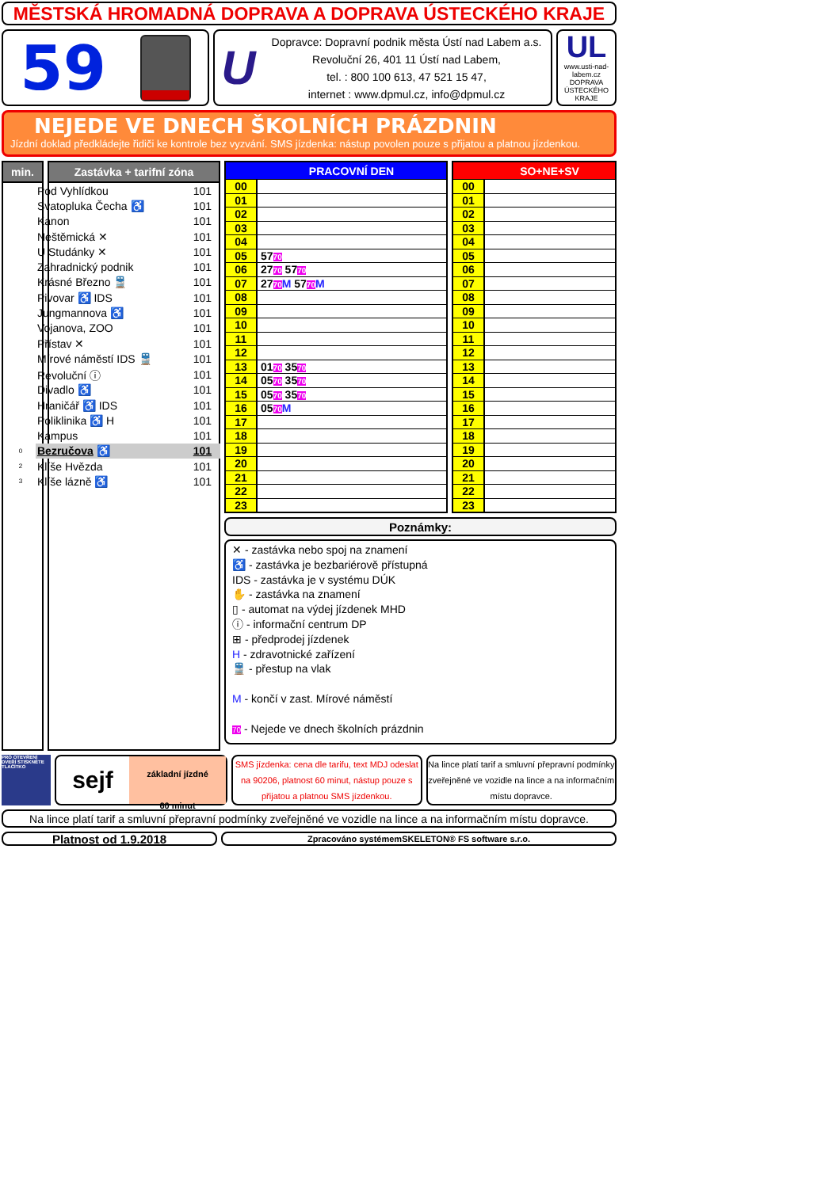MĚSTSKÁ HROMADNÁ DOPRAVA A DOPRAVA ÚSTECKÉHO KRAJE
59
U
Dopravce: Dopravní podnik města Ústí nad Labem a.s.
Revoluční 26, 401 11 Ústí nad Labem,
tel. : 800 100 613, 47 521 15 47,
internet : www.dpmul.cz, info@dpmul.cz
UL
www.usti-nad-labem.cz
DOPRAVA ÚSTECKÉHO KRAJE
NEJEDE VE DNECH ŠKOLNÍCH PRÁZDNIN
Jízdní doklad předkládejte řidiči ke kontrole bez vyzvání. SMS jízdenka: nástup povolen pouze s přijatou a platnou jízdenkou.
min. Zastávka + tarifní zóna
| | Pod Vyhlídkou | 101 |
| | Svatopluka Čecha ♿ | 101 |
| | Kanon | 101 |
| | Neštěmická ✕ | 101 |
| | U Studánky ✕ | 101 |
| | Zahradnický podnik | 101 |
| | Krásné Březno 🚆 | 101 |
| | Pivovar ♿ IDS | 101 |
| | Jungmannova ♿ | 101 |
| | Vojanova, ZOO | 101 |
| | Přístav ✕ | 101 |
| | Mírové náměstí IDS 🚆 | 101 |
| | Revoluční ⓘ | 101 |
| | Divadlo ♿ | 101 |
| | Hraničář ♿ IDS | 101 |
| | Poliklinika ♿ H | 101 |
| | Kampus | 101 |
| 0 | Bezručova ♿ | 101 |
| 2 | Klíše Hvězda | 101 |
| 3 | Klíše lázně ♿ | 101 |
| | PRACOVNÍ DEN |
| --- | --- |
| 00 | |
| 01 | |
| 02 | |
| 03 | |
| 04 | |
| 05 | 57 70 |
| 06 | 27 70 57 70 |
| 07 | 27 70 M 57 70 M |
| 08 | |
| 09 | |
| 10 | |
| 11 | |
| 12 | |
| 13 | 01 70 35 70 |
| 14 | 05 70 35 70 |
| 15 | 05 70 35 70 |
| 16 | 05 70 M |
| 17 | |
| 18 | |
| 19 | |
| 20 | |
| 21 | |
| 22 | |
| 23 | |
| | SO+NE+SV |
| --- | --- |
| 00 | |
| 01 | |
| 02 | |
| 03 | |
| 04 | |
| 05 | |
| 06 | |
| 07 | |
| 08 | |
| 09 | |
| 10 | |
| 11 | |
| 12 | |
| 13 | |
| 14 | |
| 15 | |
| 16 | |
| 17 | |
| 18 | |
| 19 | |
| 20 | |
| 21 | |
| 22 | |
| 23 | |
Poznámky:
✕ - zastávka nebo spoj na znamení
♿ - zastávka je bezbariérově přístupná
IDS - zastávka je v systému DÚK
✋ - zastávka na znamení
▯ - automat na výdej jízdenek MHD
ⓘ - informační centrum DP
⊞ - předprodej jízdenek
H - zdravotnické zařízení
🚆 - přestup na vlak
M - končí v zast. Mírové náměstí
70 - Nejede ve dnech školních prázdnin
PRO OTEVŘENÍ DVEŘÍ STISKNĚTE TLAČÍTKO
sejf
základní jízdné
60 minut
SMS jízdenka: cena dle tarifu, text MDJ odeslat na 90206, platnost 60 minut, nástup pouze s přijatou a platnou SMS jízdenkou.
Na lince platí tarif a smluvní přepravní podmínky zveřejněné ve vozidle na lince a na informačním místu dopravce.
Na lince platí tarif a smluvní přepravní podmínky zveřejněné ve vozidle na lince a na informačním místu dopravce.
Platnost od 1.9.2018
Zpracováno systémemSKELETON® FS software s.r.o.